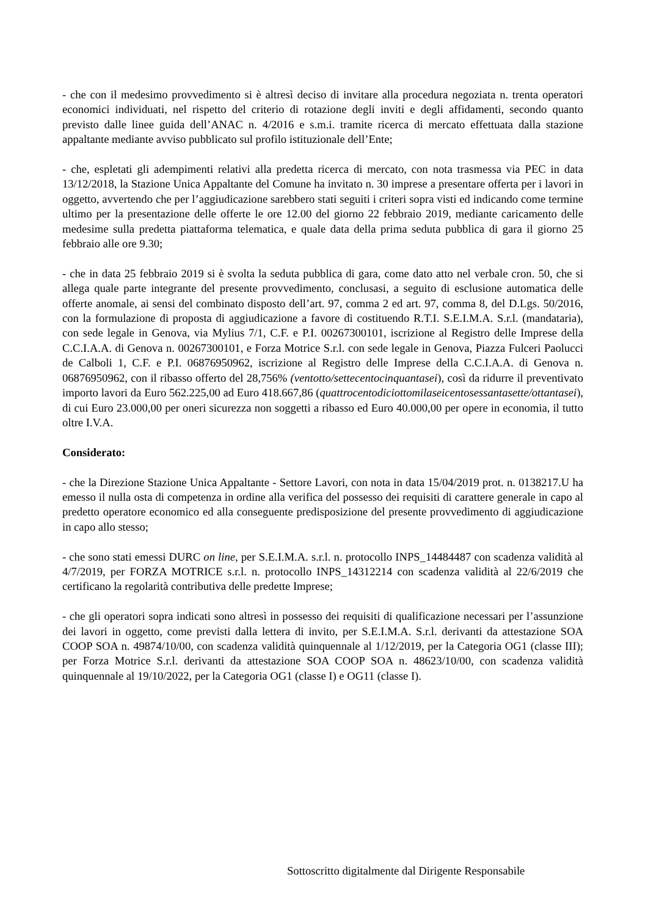- che con il medesimo provvedimento si è altresì deciso di invitare alla procedura negoziata n. trenta operatori economici individuati, nel rispetto del criterio di rotazione degli inviti e degli affidamenti, secondo quanto previsto dalle linee guida dell’ANAC n. 4/2016 e s.m.i. tramite ricerca di mercato effettuata dalla stazione appaltante mediante avviso pubblicato sul profilo istituzionale dell’Ente;
- che, espletati gli adempimenti relativi alla predetta ricerca di mercato, con nota trasmessa via PEC in data 13/12/2018, la Stazione Unica Appaltante del Comune ha invitato n. 30 imprese a presentare offerta per i lavori in oggetto, avvertendo che per l’aggiudicazione sarebbero stati seguiti i criteri sopra visti ed indicando come termine ultimo per la presentazione delle offerte le ore 12.00 del giorno 22 febbraio 2019, mediante caricamento delle medesime sulla predetta piattaforma telematica, e quale data della prima seduta pubblica di gara il giorno 25 febbraio alle ore 9.30;
- che in data 25 febbraio 2019 si è svolta la seduta pubblica di gara, come dato atto nel verbale cron. 50, che si allega quale parte integrante del presente provvedimento, conclusasi, a seguito di esclusione automatica delle offerte anomale, ai sensi del combinato disposto dell’art. 97, comma 2 ed art. 97, comma 8, del D.Lgs. 50/2016, con la formulazione di proposta di aggiudicazione a favore di costituendo R.T.I. S.E.I.M.A. S.r.l. (mandataria), con sede legale in Genova, via Mylius 7/1, C.F. e P.I. 00267300101, iscrizione al Registro delle Imprese della C.C.I.A.A. di Genova n. 00267300101, e Forza Motrice S.r.l. con sede legale in Genova, Piazza Fulceri Paolucci de Calboli 1, C.F. e P.I. 06876950962, iscrizione al Registro delle Imprese della C.C.I.A.A. di Genova n. 06876950962, con il ribasso offerto del 28,756% (ventotto/settecentocinquantasei), così da ridurre il preventivato importo lavori da Euro 562.225,00 ad Euro 418.667,86 (quattrocentodiciottomilaseicentosessantasette/ottantasei), di cui Euro 23.000,00 per oneri sicurezza non soggetti a ribasso ed Euro 40.000,00 per opere in economia, il tutto oltre I.V.A.
Considerato:
- che la Direzione Stazione Unica Appaltante - Settore Lavori, con nota in data 15/04/2019 prot. n. 0138217.U ha emesso il nulla osta di competenza in ordine alla verifica del possesso dei requisiti di carattere generale in capo al predetto operatore economico ed alla conseguente predisposizione del presente provvedimento di aggiudicazione in capo allo stesso;
- che sono stati emessi DURC on line, per S.E.I.M.A. s.r.l. n. protocollo INPS_14484487 con scadenza validità al 4/7/2019, per FORZA MOTRICE s.r.l. n. protocollo INPS_14312214 con scadenza validità al 22/6/2019 che certificano la regolarità contributiva delle predette Imprese;
- che gli operatori sopra indicati sono altresì in possesso dei requisiti di qualificazione necessari per l’assunzione dei lavori in oggetto, come previsti dalla lettera di invito, per S.E.I.M.A. S.r.l. derivanti da attestazione SOA COOP SOA n. 49874/10/00, con scadenza validità quinquennale al 1/12/2019, per la Categoria OG1 (classe III); per Forza Motrice S.r.l. derivanti da attestazione SOA COOP SOA n. 48623/10/00, con scadenza validità quinquennale al 19/10/2022, per la Categoria OG1 (classe I) e OG11 (classe I).
Sottoscritto digitalmente dal Dirigente Responsabile